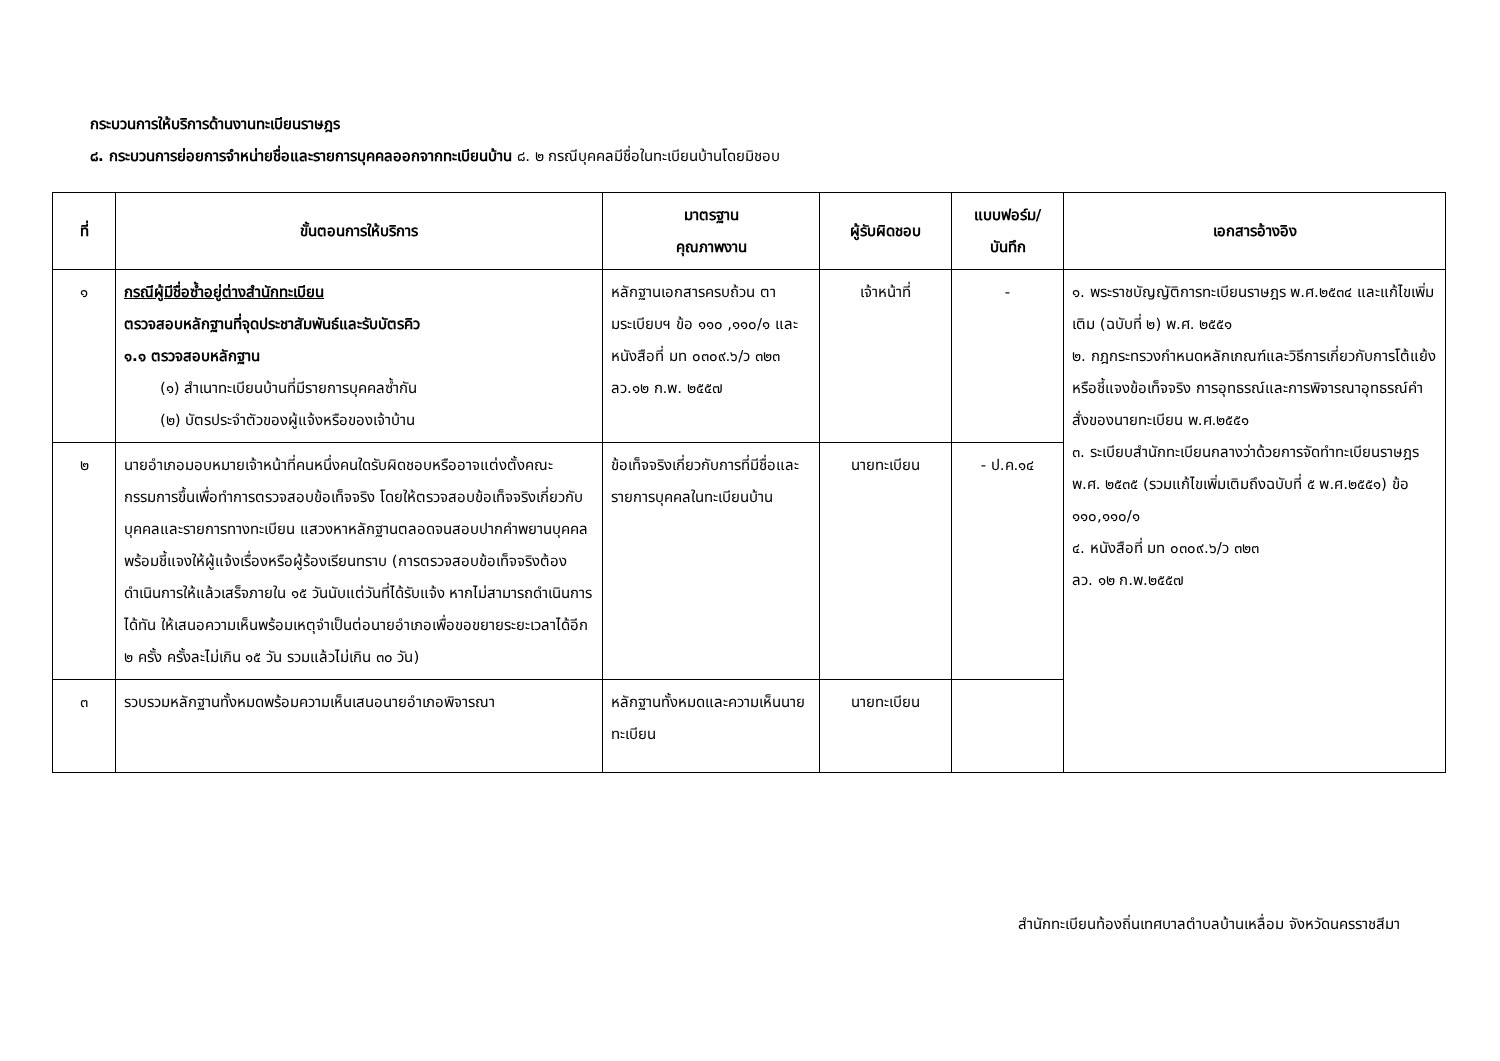กระบวนการให้บริการด้านงานทะเบียนราษฎร
๘. กระบวนการย่อยการจำหน่ายชื่อและรายการบุคคลออกจากทะเบียนบ้าน ๘. ๒ กรณีบุคคลมีชื่อในทะเบียนบ้านโดยมิชอบ
| ที่ | ขั้นตอนการให้บริการ | มาตรฐาน คุณภาพงาน | ผู้รับผิดชอบ | แบบฟอร์ม/ บันทึก | เอกสารอ้างอิง |
| --- | --- | --- | --- | --- | --- |
| ๑ | กรณีผู้มีชื่อซ้ำอยู่ต่างสำนักทะเบียน ตรวจสอบหลักฐานที่จุดประชาสัมพันธ์และรับบัตรคิว ๑.๑ ตรวจสอบหลักฐาน (๑) สำเนาทะเบียนบ้านที่มีรายการบุคคลซ้ำกัน (๒) บัตรประจำตัวของผู้แจ้งหรือของเจ้าบ้าน | หลักฐานเอกสารครบถ้วน ตามระเบียบฯ ข้อ ๑๑๐ ,๑๑๐/๑ และ หนังสือที่ มท ๐๓๐๙.๖/ว ๓๒๓ ลว.๑๒ ก.พ. ๒๕๕๗ | เจ้าหน้าที่ | - | ๑. พระราชบัญญัติการทะเบียนราษฎร พ.ศ.๒๕๓๔ และแก้ไขเพิ่มเติม (ฉบับที่ ๒) พ.ศ. ๒๕๕๑ ๒. กฎกระทรวงกำหนดหลักเกณฑ์และวิธีการเกี่ยวกับการโต้แย้งหรือชี้แจงข้อเท็จจริง การอุทธรณ์และการพิจารณาอุทธรณ์คำสั่งของนายทะเบียน พ.ศ.๒๕๕๑ ๓. ระเบียบสำนักทะเบียนกลางว่าด้วยการจัดทำทะเบียนราษฎร พ.ศ. ๒๕๓๕ (รวมแก้ไขเพิ่มเติมถึงฉบับที่ ๕ พ.ศ.๒๕๕๑) ข้อ ๑๑๐,๑๑๐/๑ ๔. หนังสือที่ มท ๐๓๐๙.๖/ว ๓๒๓ ลว. ๑๒ ก.พ.๒๕๕๗ |
| ๒ | นายอำเภอมอบหมายเจ้าหน้าที่คนหนึ่งคนใดรับผิดชอบหรืออาจแต่งตั้งคณะกรรมการขึ้นเพื่อทำการตรวจสอบข้อเท็จจริง โดยให้ตรวจสอบข้อเท็จจริงเกี่ยวกับบุคคลและรายการทางทะเบียน แสวงหาหลักฐานตลอดจนสอบปากคำพยานบุคคลพร้อมชี้แจงให้ผู้แจ้งเรื่องหรือผู้ร้องเรียนทราบ (การตรวจสอบข้อเท็จจริงต้องดำเนินการให้แล้วเสร็จภายใน ๑๕ วันนับแต่วันที่ได้รับแจ้ง หากไม่สามารถดำเนินการได้ทัน ให้เสนอความเห็นพร้อมเหตุจำเป็นต่อนายอำเภอเพื่อขอขยายระยะเวลาได้อีก ๒ ครั้ง ครั้งละไม่เกิน ๑๕ วัน รวมแล้วไม่เกิน ๓๐ วัน) | ข้อเท็จจริงเกี่ยวกับการที่มีชื่อและรายการบุคคลในทะเบียนบ้าน | นายทะเบียน | - ป.ค.๑๔ | |
| ๓ | รวบรวมหลักฐานทั้งหมดพร้อมความเห็นเสนอนายอำเภอพิจารณา | หลักฐานทั้งหมดและความเห็นนายทะเบียน | นายทะเบียน | | |
สำนักทะเบียนท้องถิ่นเทศบาลตำบลบ้านเหลื่อม จังหวัดนครราชสีมา